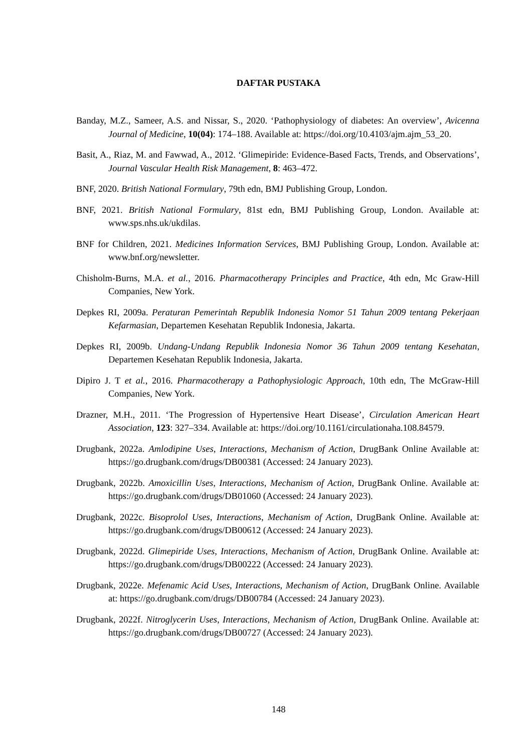DAFTAR PUSTAKA
Banday, M.Z., Sameer, A.S. and Nissar, S., 2020. ‘Pathophysiology of diabetes: An overview’, Avicenna Journal of Medicine, 10(04): 174–188. Available at: https://doi.org/10.4103/ajm.ajm_53_20.
Basit, A., Riaz, M. and Fawwad, A., 2012. ‘Glimepiride: Evidence-Based Facts, Trends, and Observations’, Journal Vascular Health Risk Management, 8: 463–472.
BNF, 2020. British National Formulary, 79th edn, BMJ Publishing Group, London.
BNF, 2021. British National Formulary, 81st edn, BMJ Publishing Group, London. Available at: www.sps.nhs.uk/ukdilas.
BNF for Children, 2021. Medicines Information Services, BMJ Publishing Group, London. Available at: www.bnf.org/newsletter.
Chisholm-Burns, M.A. et al., 2016. Pharmacotherapy Principles and Practice, 4th edn, Mc Graw-Hill Companies, New York.
Depkes RI, 2009a. Peraturan Pemerintah Republik Indonesia Nomor 51 Tahun 2009 tentang Pekerjaan Kefarmasian, Departemen Kesehatan Republik Indonesia, Jakarta.
Depkes RI, 2009b. Undang-Undang Republik Indonesia Nomor 36 Tahun 2009 tentang Kesehatan, Departemen Kesehatan Republik Indonesia, Jakarta.
Dipiro J. T et al., 2016. Pharmacotherapy a Pathophysiologic Approach, 10th edn, The McGraw-Hill Companies, New York.
Drazner, M.H., 2011. ‘The Progression of Hypertensive Heart Disease’, Circulation American Heart Association, 123: 327–334. Available at: https://doi.org/10.1161/circulationaha.108.84579.
Drugbank, 2022a. Amlodipine Uses, Interactions, Mechanism of Action, DrugBank Online Available at: https://go.drugbank.com/drugs/DB00381 (Accessed: 24 January 2023).
Drugbank, 2022b. Amoxicillin Uses, Interactions, Mechanism of Action, DrugBank Online. Available at: https://go.drugbank.com/drugs/DB01060 (Accessed: 24 January 2023).
Drugbank, 2022c. Bisoprolol Uses, Interactions, Mechanism of Action, DrugBank Online. Available at: https://go.drugbank.com/drugs/DB00612 (Accessed: 24 January 2023).
Drugbank, 2022d. Glimepiride Uses, Interactions, Mechanism of Action, DrugBank Online. Available at: https://go.drugbank.com/drugs/DB00222 (Accessed: 24 January 2023).
Drugbank, 2022e. Mefenamic Acid Uses, Interactions, Mechanism of Action, DrugBank Online. Available at: https://go.drugbank.com/drugs/DB00784 (Accessed: 24 January 2023).
Drugbank, 2022f. Nitroglycerin Uses, Interactions, Mechanism of Action, DrugBank Online. Available at: https://go.drugbank.com/drugs/DB00727 (Accessed: 24 January 2023).
148